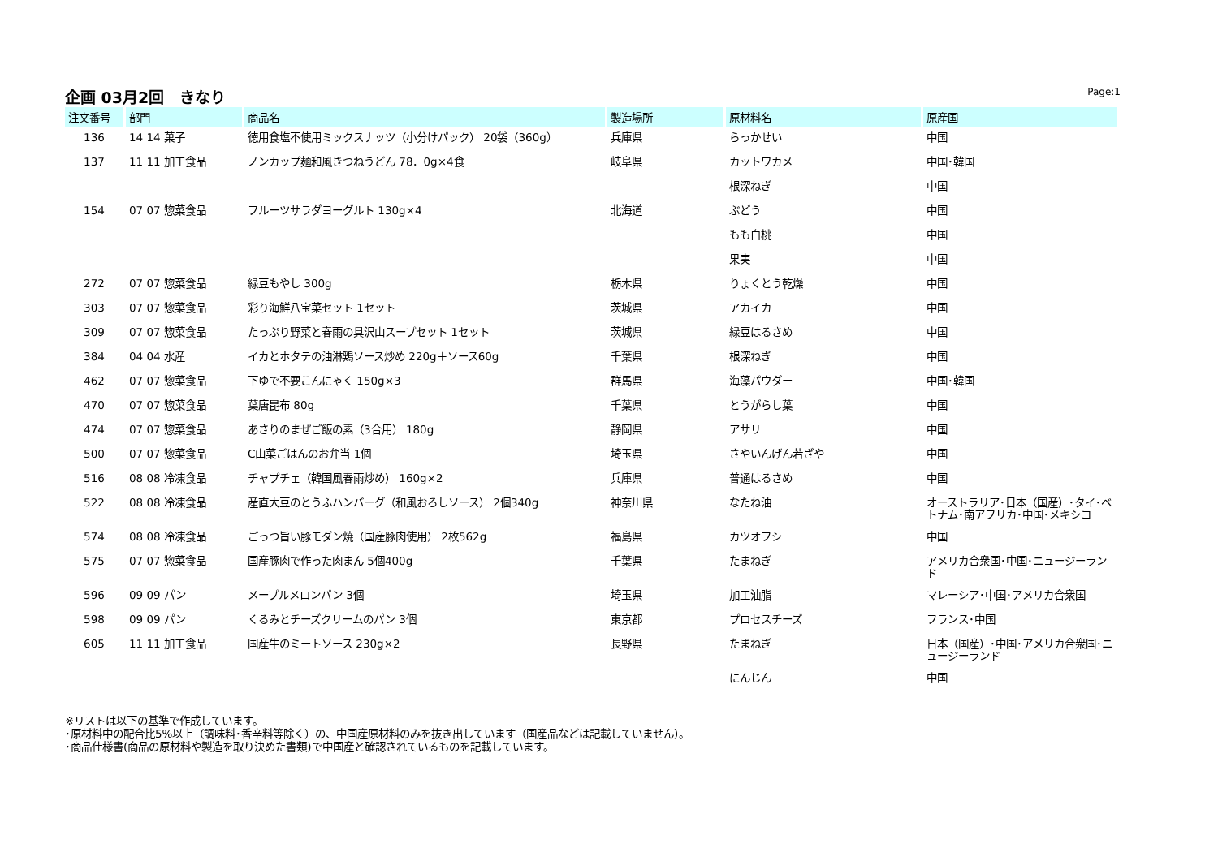企画 03月2回　きなり
Page:1
| 注文番号 | 部門 | 商品名 | 製造場所 | 原材料名 | 原産国 |
| --- | --- | --- | --- | --- | --- |
| 136 | 14 14 菓子 | 徳用食塩不使用ミックスナッツ（小分けパック） 20袋（360g） | 兵庫県 | らっかせい | 中国 |
| 137 | 11 11 加工食品 | ノンカップ麺和風きつねうどん 78．0g×4食 | 岐阜県 | カットワカメ | 中国･韓国 |
| | | | | 根深ねぎ | 中国 |
| 154 | 07 07 惣菜食品 | フルーツサラダヨーグルト 130g×4 | 北海道 | ぶどう | 中国 |
| | | | | もも白桃 | 中国 |
| | | | | 果実 | 中国 |
| 272 | 07 07 惣菜食品 | 緑豆もやし 300g | 栃木県 | りょくとう乾燥 | 中国 |
| 303 | 07 07 惣菜食品 | 彩り海鮮八宝菜セット 1セット | 茨城県 | アカイカ | 中国 |
| 309 | 07 07 惣菜食品 | たっぷり野菜と春雨の具沢山スープセット 1セット | 茨城県 | 緑豆はるさめ | 中国 |
| 384 | 04 04 水産 | イカとホタテの油淋鶏ソース炒め 220g＋ソース60g | 千葉県 | 根深ねぎ | 中国 |
| 462 | 07 07 惣菜食品 | 下ゆで不要こんにゃく 150g×3 | 群馬県 | 海藻パウダー | 中国･韓国 |
| 470 | 07 07 惣菜食品 | 葉唐昆布 80g | 千葉県 | とうがらし葉 | 中国 |
| 474 | 07 07 惣菜食品 | あさりのまぜご飯の素（3合用） 180g | 静岡県 | アサリ | 中国 |
| 500 | 07 07 惣菜食品 | C山菜ごはんのお弁当 1個 | 埼玉県 | さやいんげん若ざや | 中国 |
| 516 | 08 08 冷凍食品 | チャプチェ（韓国風春雨炒め） 160g×2 | 兵庫県 | 普通はるさめ | 中国 |
| 522 | 08 08 冷凍食品 | 産直大豆のとうふハンバーグ（和風おろしソース） 2個340g | 神奈川県 | なたね油 | オーストラリア･日本（国産）･タイ･ベトナム･南アフリカ･中国･メキシコ |
| 574 | 08 08 冷凍食品 | ごっつ旨い豚モダン焼（国産豚肉使用） 2枚562g | 福島県 | カツオフシ | 中国 |
| 575 | 07 07 惣菜食品 | 国産豚肉で作った肉まん 5個400g | 千葉県 | たまねぎ | アメリカ合衆国･中国･ニュージーランド |
| 596 | 09 09 パン | メープルメロンパン 3個 | 埼玉県 | 加工油脂 | マレーシア･中国･アメリカ合衆国 |
| 598 | 09 09 パン | くるみとチーズクリームのパン 3個 | 東京都 | プロセスチーズ | フランス･中国 |
| 605 | 11 11 加工食品 | 国産牛のミートソース 230g×2 | 長野県 | たまねぎ | 日本（国産）･中国･アメリカ合衆国･ニュージーランド |
| | | | | にんじん | 中国 |
※リストは以下の基準で作成しています。
･原材料中の配合比5%以上（調味料･香辛料等除く）の、中国産原材料のみを抜き出しています（国産品などは記載していません）。
･商品仕様書(商品の原材料や製造を取り決めた書類)で中国産と確認されているものを記載しています。